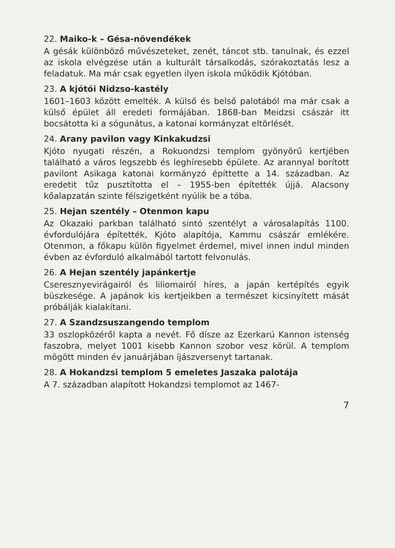22. Maiko-k – Gésa-növendékek
A gésák különböző művészeteket, zenét, táncot stb. tanulnak, és ezzel az iskola elvégzése után a kulturált társalkodás, szórakoztatás lesz a feladatuk. Ma már csak egyetlen ilyen iskola működik Kjótóban.
23. A kjótói Nidzso-kastély
1601–1603 között emelték. A külső és belső palotából ma már csak a külső épület áll eredeti formájában. 1868-ban Meidzsi császár itt bocsátotta ki a sógunátus, a katonai kormányzat eltörlését.
24. Arany pavilon vagy Kinkakudzsi
Kjóto nyugati részén, a Rokuondzsi templom gyönyörű kertjében található a város legszebb és leghíresebb épülete. Az arannyal borított pavilont Asikaga katonai kormányzó építtette a 14. században. Az eredetit tűz pusztította el – 1955-ben építették újjá. Alacsony kőalapzatán szinte félszigetként nyúlik be a tóba.
25. Hejan szentély – Otenmon kapu
Az Okazaki parkban található sintó szentélyt a városalapítás 1100. évfordulójára építették, Kjóto alapítója, Kammu császár emlékére. Otenmon, a főkapu külön figyelmet érdemel, mivel innen indul minden évben az évforduló alkalmából tartott felvonulás.
26. A Hejan szentély japánkertje
Cseresznyevirágairól és liliomairól híres, a japán kertépítés egyik büszkesége. A japánok kis kertjeikben a természet kicsinyített mását próbálják kialakítani.
27. A Szandzsuszangendo templom
33 oszlopközéről kapta a nevét. Fő dísze az Ezerkarú Kannon istenség faszobra, melyet 1001 kisebb Kannon szobor vesz körül. A templom mögött minden év januárjában íjászversenyt tartanak.
28. A Hokandzsi templom 5 emeletes Jaszaka palotája
A 7. században alapított Hokandzsi templomot az 1467-
7